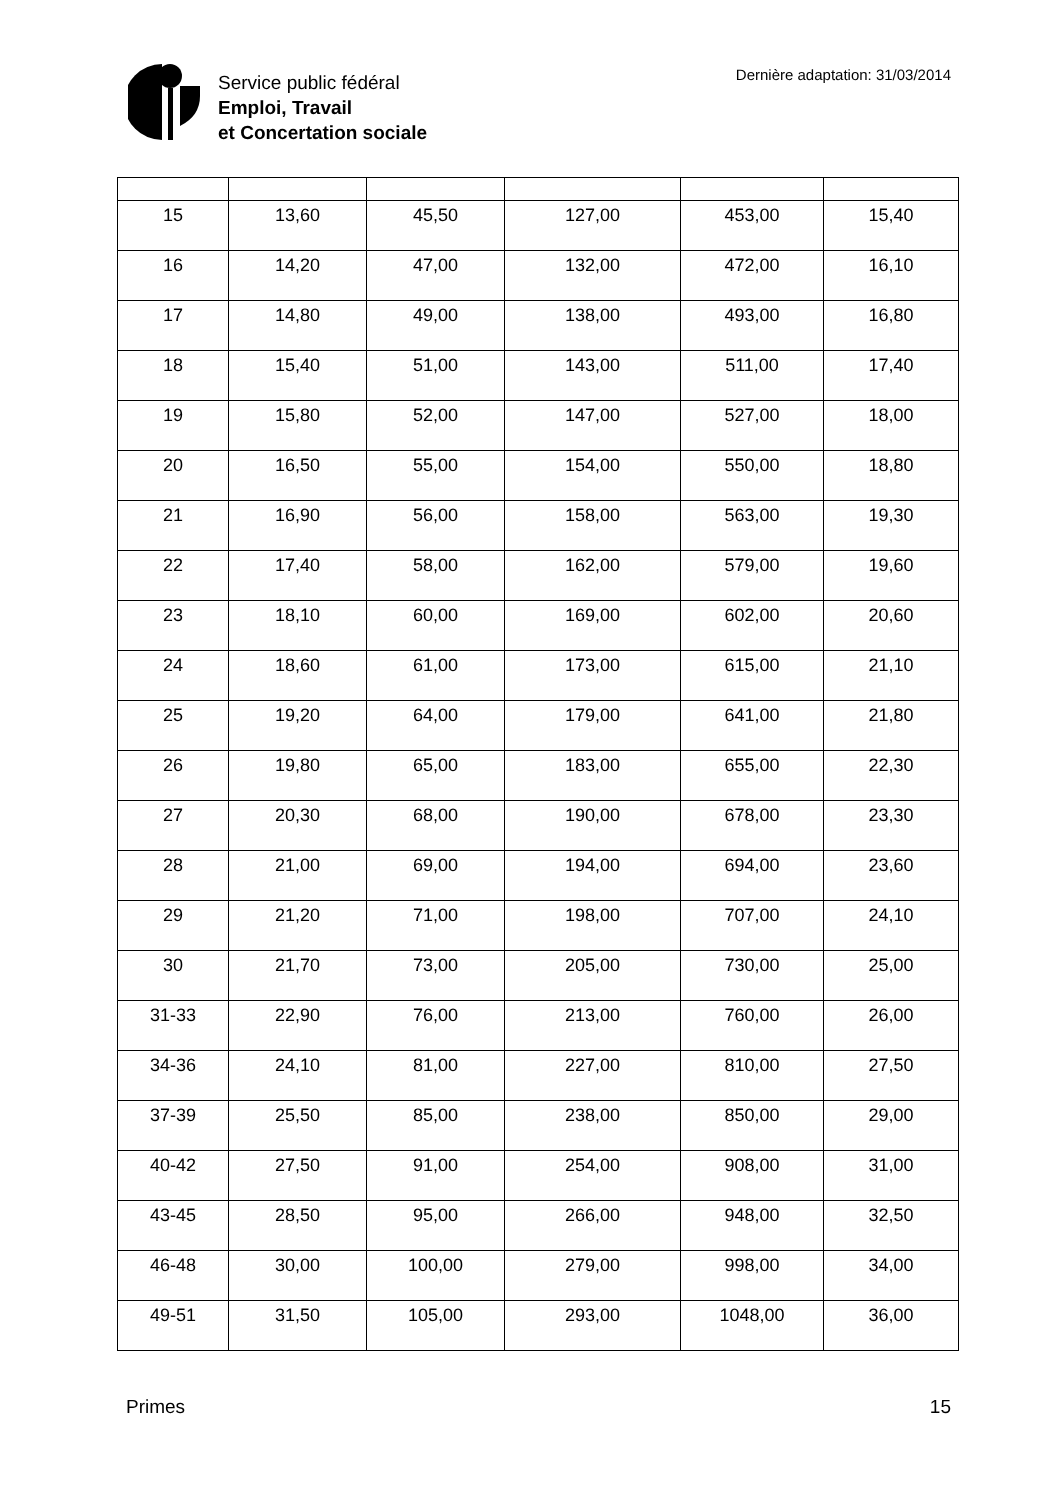Service public fédéral
Emploi, Travail
et Concertation sociale
Dernière adaptation: 31/03/2014
| 15 | 13,60 | 45,50 | 127,00 | 453,00 | 15,40 |
| 16 | 14,20 | 47,00 | 132,00 | 472,00 | 16,10 |
| 17 | 14,80 | 49,00 | 138,00 | 493,00 | 16,80 |
| 18 | 15,40 | 51,00 | 143,00 | 511,00 | 17,40 |
| 19 | 15,80 | 52,00 | 147,00 | 527,00 | 18,00 |
| 20 | 16,50 | 55,00 | 154,00 | 550,00 | 18,80 |
| 21 | 16,90 | 56,00 | 158,00 | 563,00 | 19,30 |
| 22 | 17,40 | 58,00 | 162,00 | 579,00 | 19,60 |
| 23 | 18,10 | 60,00 | 169,00 | 602,00 | 20,60 |
| 24 | 18,60 | 61,00 | 173,00 | 615,00 | 21,10 |
| 25 | 19,20 | 64,00 | 179,00 | 641,00 | 21,80 |
| 26 | 19,80 | 65,00 | 183,00 | 655,00 | 22,30 |
| 27 | 20,30 | 68,00 | 190,00 | 678,00 | 23,30 |
| 28 | 21,00 | 69,00 | 194,00 | 694,00 | 23,60 |
| 29 | 21,20 | 71,00 | 198,00 | 707,00 | 24,10 |
| 30 | 21,70 | 73,00 | 205,00 | 730,00 | 25,00 |
| 31-33 | 22,90 | 76,00 | 213,00 | 760,00 | 26,00 |
| 34-36 | 24,10 | 81,00 | 227,00 | 810,00 | 27,50 |
| 37-39 | 25,50 | 85,00 | 238,00 | 850,00 | 29,00 |
| 40-42 | 27,50 | 91,00 | 254,00 | 908,00 | 31,00 |
| 43-45 | 28,50 | 95,00 | 266,00 | 948,00 | 32,50 |
| 46-48 | 30,00 | 100,00 | 279,00 | 998,00 | 34,00 |
| 49-51 | 31,50 | 105,00 | 293,00 | 1048,00 | 36,00 |
Primes 15